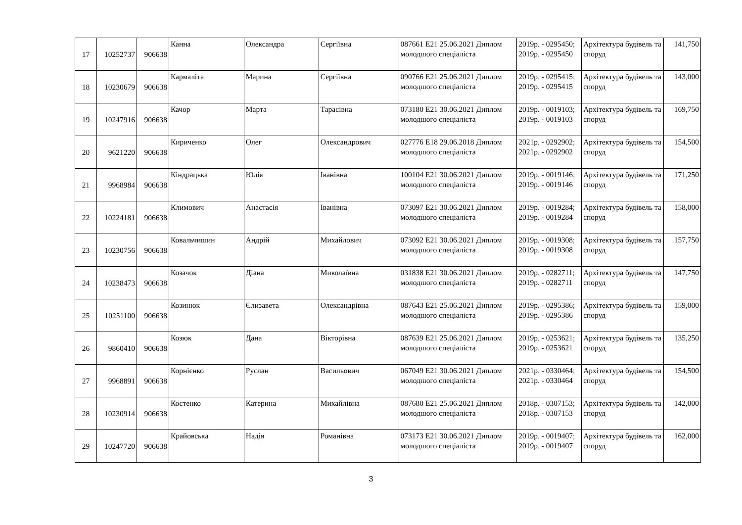| 17 | 10252737 | 906638 | Канна | Олександра | Сергіївна | 087661 E21 25.06.2021 Диплом молодшого спеціаліста | 2019р. - 0295450; 2019р. - 0295450 | Архітектура будівель та споруд | 141,750 |
| 18 | 10230679 | 906638 | Кармаліта | Марина | Сергіївна | 090766 E21 25.06.2021 Диплом молодшого спеціаліста | 2019р. - 0295415; 2019р. - 0295415 | Архітектура будівель та споруд | 143,000 |
| 19 | 10247916 | 906638 | Качор | Марта | Тарасівна | 073180 E21 30.06.2021 Диплом молодшого спеціаліста | 2019р. - 0019103; 2019р. - 0019103 | Архітектура будівель та споруд | 169,750 |
| 20 | 9621220 | 906638 | Кириченко | Олег | Олександрович | 027776 E18 29.06.2018 Диплом молодшого спеціаліста | 2021р. - 0292902; 2021р. - 0292902 | Архітектура будівель та споруд | 154,500 |
| 21 | 9968984 | 906638 | Кіндрацька | Юлія | Іванівна | 100104 E21 30.06.2021 Диплом молодшого спеціаліста | 2019р. - 0019146; 2019р. - 0019146 | Архітектура будівель та споруд | 171,250 |
| 22 | 10224181 | 906638 | Климович | Анастасія | Іванівна | 073097 E21 30.06.2021 Диплом молодшого спеціаліста | 2019р. - 0019284; 2019р. - 0019284 | Архітектура будівель та споруд | 158,000 |
| 23 | 10230756 | 906638 | Ковальчишин | Андрій | Михайлович | 073092 E21 30.06.2021 Диплом молодшого спеціаліста | 2019р. - 0019308; 2019р. - 0019308 | Архітектура будівель та споруд | 157,750 |
| 24 | 10238473 | 906638 | Козачок | Діана | Миколаївна | 031838 E21 30.06.2021 Диплом молодшого спеціаліста | 2019р. - 0282711; 2019р. - 0282711 | Архітектура будівель та споруд | 147,750 |
| 25 | 10251100 | 906638 | Козинюк | Єлизавета | Олександрівна | 087643 E21 25.06.2021 Диплом молодшого спеціаліста | 2019р. - 0295386; 2019р. - 0295386 | Архітектура будівель та споруд | 159,000 |
| 26 | 9860410 | 906638 | Козюк | Дана | Вікторівна | 087639 E21 25.06.2021 Диплом молодшого спеціаліста | 2019р. - 0253621; 2019р. - 0253621 | Архітектура будівель та споруд | 135,250 |
| 27 | 9968891 | 906638 | Корнієнко | Руслан | Васильович | 067049 E21 30.06.2021 Диплом молодшого спеціаліста | 2021р. - 0330464; 2021р. - 0330464 | Архітектура будівель та споруд | 154,500 |
| 28 | 10230914 | 906638 | Костенко | Катерина | Михайлівна | 087680 E21 25.06.2021 Диплом молодшого спеціаліста | 2018р. - 0307153; 2018р. - 0307153 | Архітектура будівель та споруд | 142,000 |
| 29 | 10247720 | 906638 | Крайовська | Надія | Романівна | 073173 E21 30.06.2021 Диплом молодшого спеціаліста | 2019р. - 0019407; 2019р. - 0019407 | Архітектура будівель та споруд | 162,000 |
3